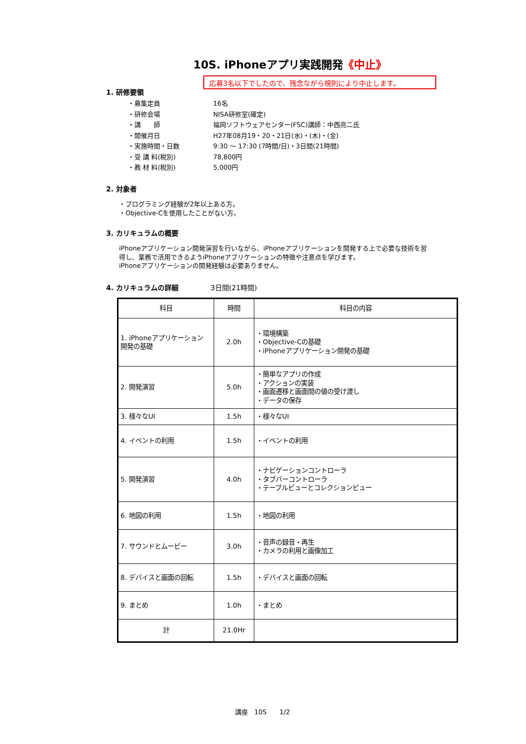10S. iPhoneアプリ実践開発《中止》
応募3名以下でしたので、残念ながら規則により中止します。
1. 研修要領
・募集定員 16名
・研修会場 NISA研修室(確定)
・講　　師 福岡ソフトウェアセンター(FSC)講師：中西亮二氏
・開催月日 H27年08月19・20・21日(水)・(木)・(金)
・実施時間・日数 9:30 ～ 17:30 (7時間/日)・3日間(21時間)
・受 講 料(税別) 78,800円
・教 材 料(税別) 5,000円
2. 対象者
・プログラミング経験が2年以上ある方。
・Objective-Cを使用したことがない方。
3. カリキュラムの概要
iPhoneアプリケーション開発演習を行いながら、iPhoneアプリケーションを開発する上で必要な技術を習
得し、業務で活用できるようiPhoneアプリケーションの特徴や注意点を学びます。
iPhoneアプリケーションの開発経験は必要ありません。
4. カリキュラムの詳細 3日間(21時間)
| 科目 | 時間 | 科目の内容 |
| --- | --- | --- |
| 1. iPhoneアプリケーション 開発の基礎 | 2.0h | ・環境構築 ・Objective-Cの基礎 ・iPhoneアプリケーション開発の基礎 |
| 2. 開発演習 | 5.0h | ・簡単なアプリの作成 ・アクションの実装 ・画面遷移と画面間の値の受け渡し ・データの保存 |
| 3. 様々なUI | 1.5h | ・様々なUI |
| 4. イベントの利用 | 1.5h | ・イベントの利用 |
| 5. 開発演習 | 4.0h | ・ナビゲーションコントローラ ・タブバーコントローラ ・テーブルビューとコレクションビュー |
| 6. 地図の利用 | 1.5h | ・地図の利用 |
| 7. サウンドとムービー | 3.0h | ・音声の録音・再生 ・カメラの利用と画像加工 |
| 8. デバイスと画面の回転 | 1.5h | ・デバイスと画面の回転 |
| 9. まとめ | 1.0h | ・まとめ |
| 計 | 21.0Hr | |
講座　10S　　1/2